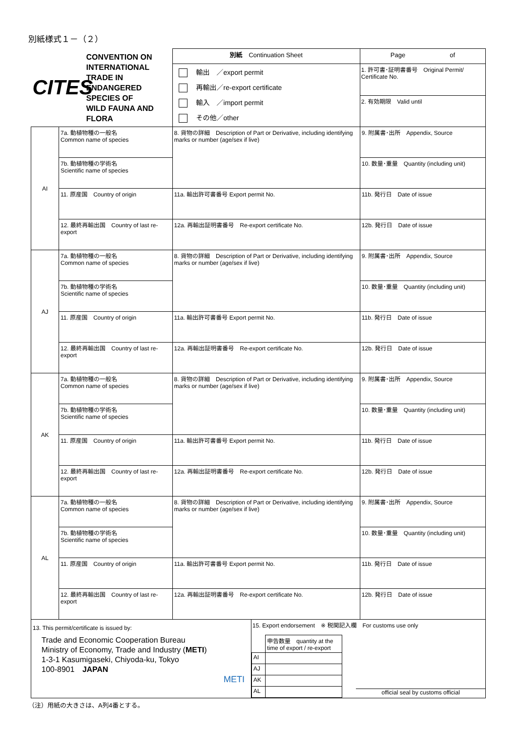別紙様式１－（２）
| CITES CONVENTION ON INTERNATIONAL TRADE IN ENDANGERED SPECIES OF WILD FAUNA AND FLORA | | 別紙 Continuation Sheet | | Page of |
| | | 輸出 ／export permit 再輸出／re-export certificate 輸入 ／import permit その他／other | | 1. 許可書･証明書番号 Original Permit/ Certificate No. 2. 有効期限 Valid until |
| AI | 7a. 動植物種の一般名 Common name of species | 8. 貨物の詳細 Description of Part or Derivative, including identifying marks or number (age/sex if live) | | 9. 附属書･出所 Appendix, Source |
| | 7b. 動植物種の学術名 Scientific name of species | | | 10. 数量･重量 Quantity (including unit) |
| | 11. 原産国 Country of origin | 11a. 輸出許可書番号 Export permit No. | | 11b. 発行日 Date of issue |
| | 12. 最終再輸出国 Country of last re-export | 12a. 再輸出証明書番号 Re-export certificate No. | | 12b. 発行日 Date of issue |
| AJ | 7a. 動植物種の一般名 Common name of species | 8. 貨物の詳細 Description of Part or Derivative, including identifying marks or number (age/sex if live) | | 9. 附属書･出所 Appendix, Source |
| | 7b. 動植物種の学術名 Scientific name of species | | | 10. 数量･重量 Quantity (including unit) |
| | 11. 原産国 Country of origin | 11a. 輸出許可書番号 Export permit No. | | 11b. 発行日 Date of issue |
| | 12. 最終再輸出国 Country of last re-export | 12a. 再輸出証明書番号 Re-export certificate No. | | 12b. 発行日 Date of issue |
| AK | 7a. 動植物種の一般名 Common name of species | 8. 貨物の詳細 Description of Part or Derivative, including identifying marks or number (age/sex if live) | | 9. 附属書･出所 Appendix, Source |
| | 7b. 動植物種の学術名 Scientific name of species | | | 10. 数量･重量 Quantity (including unit) |
| | 11. 原産国 Country of origin | 11a. 輸出許可書番号 Export permit No. | | 11b. 発行日 Date of issue |
| | 12. 最終再輸出国 Country of last re-export | 12a. 再輸出証明書番号 Re-export certificate No. | | 12b. 発行日 Date of issue |
| AL | 7a. 動植物種の一般名 Common name of species | 8. 貨物の詳細 Description of Part or Derivative, including identifying marks or number (age/sex if live) | | 9. 附属書･出所 Appendix, Source |
| | 7b. 動植物種の学術名 Scientific name of species | | | 10. 数量･重量 Quantity (including unit) |
| | 11. 原産国 Country of origin | 11a. 輸出許可書番号 Export permit No. | | 11b. 発行日 Date of issue |
| | 12. 最終再輸出国 Country of last re-export | 12a. 再輸出証明書番号 Re-export certificate No. | | 12b. 発行日 Date of issue |
| 13. This permit/certificate is issued by: Trade and Economic Cooperation Bureau Ministry of Economy, Trade and Industry ( METI ) 1-3-1 Kasumigaseki, Chiyoda-ku, Tokyo 100-8901 JAPAN METI | | | 15. Export endorsement ※ 税関記入欄 For customs use only / / 申告数量 quantity at the time of export / re-export / / AI / / / AJ / / / AK / / / AL / / official seal by customs official | |
（注）用紙の大きさは、A列4番とする。